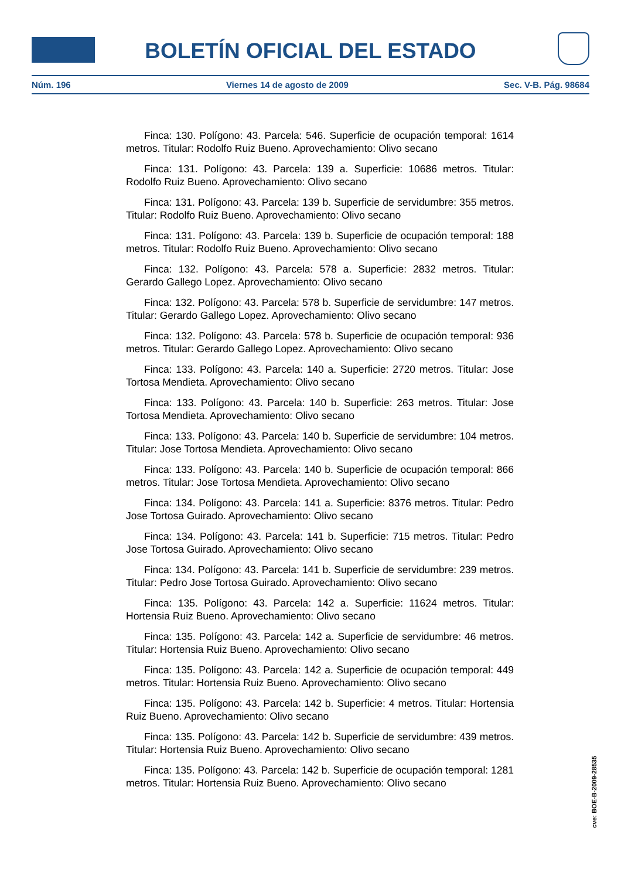BOLETÍN OFICIAL DEL ESTADO
Núm. 196 Viernes 14 de agosto de 2009 Sec. V-B. Pág. 98684
Finca: 130. Polígono: 43. Parcela: 546. Superficie de ocupación temporal: 1614 metros. Titular: Rodolfo Ruiz Bueno. Aprovechamiento: Olivo secano
Finca: 131. Polígono: 43. Parcela: 139 a. Superficie: 10686 metros. Titular: Rodolfo Ruiz Bueno. Aprovechamiento: Olivo secano
Finca: 131. Polígono: 43. Parcela: 139 b. Superficie de servidumbre: 355 metros. Titular: Rodolfo Ruiz Bueno. Aprovechamiento: Olivo secano
Finca: 131. Polígono: 43. Parcela: 139 b. Superficie de ocupación temporal: 188 metros. Titular: Rodolfo Ruiz Bueno. Aprovechamiento: Olivo secano
Finca: 132. Polígono: 43. Parcela: 578 a. Superficie: 2832 metros. Titular: Gerardo Gallego Lopez. Aprovechamiento: Olivo secano
Finca: 132. Polígono: 43. Parcela: 578 b. Superficie de servidumbre: 147 metros. Titular: Gerardo Gallego Lopez. Aprovechamiento: Olivo secano
Finca: 132. Polígono: 43. Parcela: 578 b. Superficie de ocupación temporal: 936 metros. Titular: Gerardo Gallego Lopez. Aprovechamiento: Olivo secano
Finca: 133. Polígono: 43. Parcela: 140 a. Superficie: 2720 metros. Titular: Jose Tortosa Mendieta. Aprovechamiento: Olivo secano
Finca: 133. Polígono: 43. Parcela: 140 b. Superficie: 263 metros. Titular: Jose Tortosa Mendieta. Aprovechamiento: Olivo secano
Finca: 133. Polígono: 43. Parcela: 140 b. Superficie de servidumbre: 104 metros. Titular: Jose Tortosa Mendieta. Aprovechamiento: Olivo secano
Finca: 133. Polígono: 43. Parcela: 140 b. Superficie de ocupación temporal: 866 metros. Titular: Jose Tortosa Mendieta. Aprovechamiento: Olivo secano
Finca: 134. Polígono: 43. Parcela: 141 a. Superficie: 8376 metros. Titular: Pedro Jose Tortosa Guirado. Aprovechamiento: Olivo secano
Finca: 134. Polígono: 43. Parcela: 141 b. Superficie: 715 metros. Titular: Pedro Jose Tortosa Guirado. Aprovechamiento: Olivo secano
Finca: 134. Polígono: 43. Parcela: 141 b. Superficie de servidumbre: 239 metros. Titular: Pedro Jose Tortosa Guirado. Aprovechamiento: Olivo secano
Finca: 135. Polígono: 43. Parcela: 142 a. Superficie: 11624 metros. Titular: Hortensia Ruiz Bueno. Aprovechamiento: Olivo secano
Finca: 135. Polígono: 43. Parcela: 142 a. Superficie de servidumbre: 46 metros. Titular: Hortensia Ruiz Bueno. Aprovechamiento: Olivo secano
Finca: 135. Polígono: 43. Parcela: 142 a. Superficie de ocupación temporal: 449 metros. Titular: Hortensia Ruiz Bueno. Aprovechamiento: Olivo secano
Finca: 135. Polígono: 43. Parcela: 142 b. Superficie: 4 metros. Titular: Hortensia Ruiz Bueno. Aprovechamiento: Olivo secano
Finca: 135. Polígono: 43. Parcela: 142 b. Superficie de servidumbre: 439 metros. Titular: Hortensia Ruiz Bueno. Aprovechamiento: Olivo secano
Finca: 135. Polígono: 43. Parcela: 142 b. Superficie de ocupación temporal: 1281 metros. Titular: Hortensia Ruiz Bueno. Aprovechamiento: Olivo secano
cve: BOE-B-2009-28535